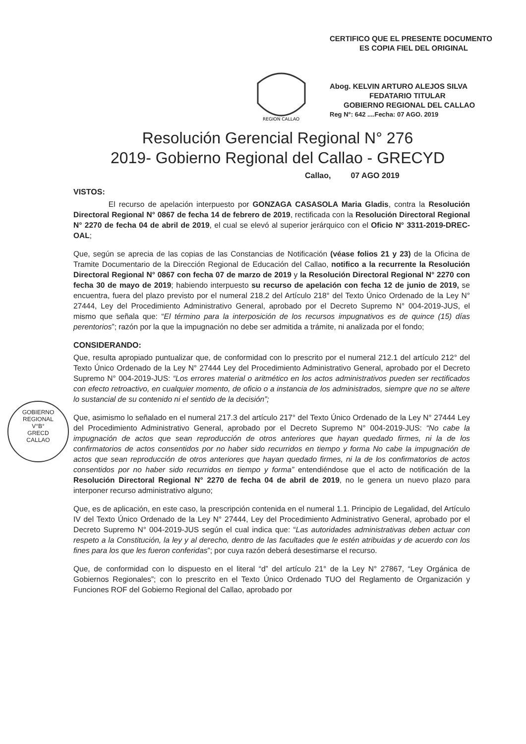CERTIFICO QUE EL PRESENTE DOCUMENTO
ES COPIA FIEL DEL ORIGINAL
Abog. KELVIN ARTURO ALEJOS SILVA
FEDATARIO TITULAR
GOBIERNO REGIONAL DEL CALLAO
Reg N°: 642 ....Fecha: 07 AGO. 2019
REGION CALLAO
Resolución Gerencial Regional N° 276
2019- Gobierno Regional del Callao - GRECYD
Callao, 07 AGO 2019
GOBIERNO REGIONAL
V°B°
GRECD
CALLAO
VISTOS:
El recurso de apelación interpuesto por GONZAGA CASASOLA Maria Gladis, contra la Resolución Directoral Regional N° 0867 de fecha 14 de febrero de 2019, rectificada con la Resolución Directoral Regional N° 2270 de fecha 04 de abril de 2019, el cual se elevó al superior jerárquico con el Oficio N° 3311-2019-DREC-OAL;
Que, según se aprecia de las copias de las Constancias de Notificación (véase folios 21 y 23) de la Oficina de Tramite Documentario de la Dirección Regional de Educación del Callao, notifico a la recurrente la Resolución Directoral Regional N° 0867 con fecha 07 de marzo de 2019 y la Resolución Directoral Regional N° 2270 con fecha 30 de mayo de 2019; habiendo interpuesto su recurso de apelación con fecha 12 de junio de 2019, se encuentra, fuera del plazo previsto por el numeral 218.2 del Artículo 218° del Texto Único Ordenado de la Ley N° 27444, Ley del Procedimiento Administrativo General, aprobado por el Decreto Supremo N° 004-2019-JUS, el mismo que señala que: “El término para la interposición de los recursos impugnativos es de quince (15) días perentorios”; razón por la que la impugnación no debe ser admitida a trámite, ni analizada por el fondo;
CONSIDERANDO:
Que, resulta apropiado puntualizar que, de conformidad con lo prescrito por el numeral 212.1 del artículo 212° del Texto Único Ordenado de la Ley N° 27444 Ley del Procedimiento Administrativo General, aprobado por el Decreto Supremo N° 004-2019-JUS: “Los errores material o aritmético en los actos administrativos pueden ser rectificados con efecto retroactivo, en cualquier momento, de oficio o a instancia de los administrados, siempre que no se altere lo sustancial de su contenido ni el sentido de la decisión”;
Que, asimismo lo señalado en el numeral 217.3 del artículo 217° del Texto Único Ordenado de la Ley N° 27444 Ley del Procedimiento Administrativo General, aprobado por el Decreto Supremo N° 004-2019-JUS: “No cabe la impugnación de actos que sean reproducción de otros anteriores que hayan quedado firmes, ni la de los confirmatorios de actos consentidos por no haber sido recurridos en tiempo y forma No cabe la impugnación de actos que sean reproducción de otros anteriores que hayan quedado firmes, ni la de los confirmatorios de actos consentidos por no haber sido recurridos en tiempo y forma” entendiéndose que el acto de notificación de la Resolución Directoral Regional N° 2270 de fecha 04 de abril de 2019, no le genera un nuevo plazo para interponer recurso administrativo alguno;
Que, es de aplicación, en este caso, la prescripción contenida en el numeral 1.1. Principio de Legalidad, del Artículo IV del Texto Único Ordenado de la Ley N° 27444, Ley del Procedimiento Administrativo General, aprobado por el Decreto Supremo N° 004-2019-JUS según el cual indica que: “Las autoridades administrativas deben actuar con respeto a la Constitución, la ley y al derecho, dentro de las facultades que le estén atribuidas y de acuerdo con los fines para los que les fueron conferidas”; por cuya razón deberá desestimarse el recurso.
Que, de conformidad con lo dispuesto en el literal “d” del artículo 21° de la Ley N° 27867, “Ley Orgánica de Gobiernos Regionales”; con lo prescrito en el Texto Único Ordenado TUO del Reglamento de Organización y Funciones ROF del Gobierno Regional del Callao, aprobado por